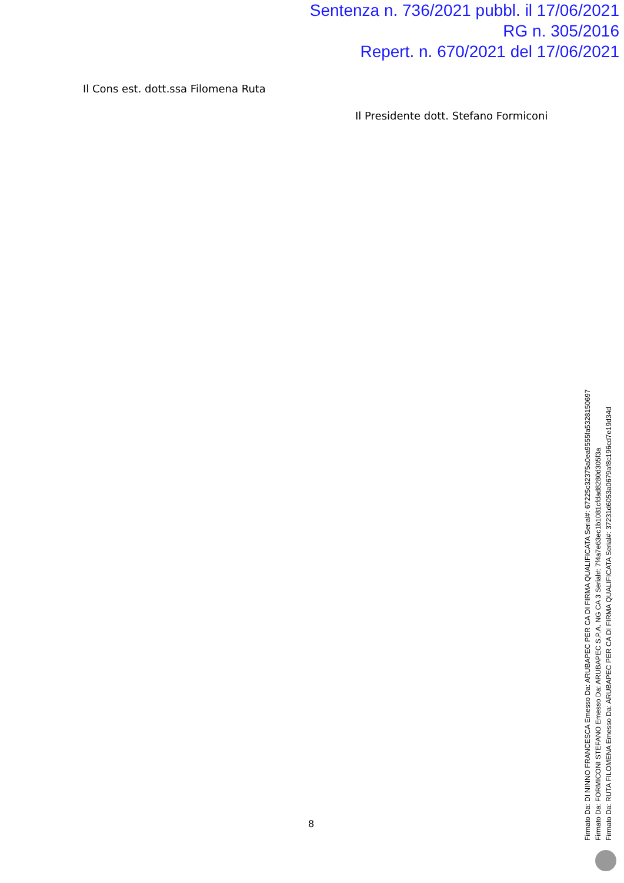Sentenza n. 736/2021 pubbl. il 17/06/2021
RG n. 305/2016
Repert. n. 670/2021 del 17/06/2021
Il Cons est. dott.ssa Filomena Ruta
Il Presidente dott. Stefano Formiconi
8
Firmato Da: DI NINNO FRANCESCA Emesso Da: ARUBAPEC PER CA DI FIRMA QUALIFICATA Serial#: 67225c32375a0ea9555fa5328150697
Firmato Da: FORMICONI STEFANO Emesso Da: ARUBAPEC S.P.A. NG CA 3 Serial#: 7f4a7e63ec1b1081cfdad8280d305f3a
Firmato Da: RUTA FILOMENA Emesso Da: ARUBAPEC PER CA DI FIRMA QUALIFICATA Serial#: 37231d6053a0679af8c196cd7e19d34d